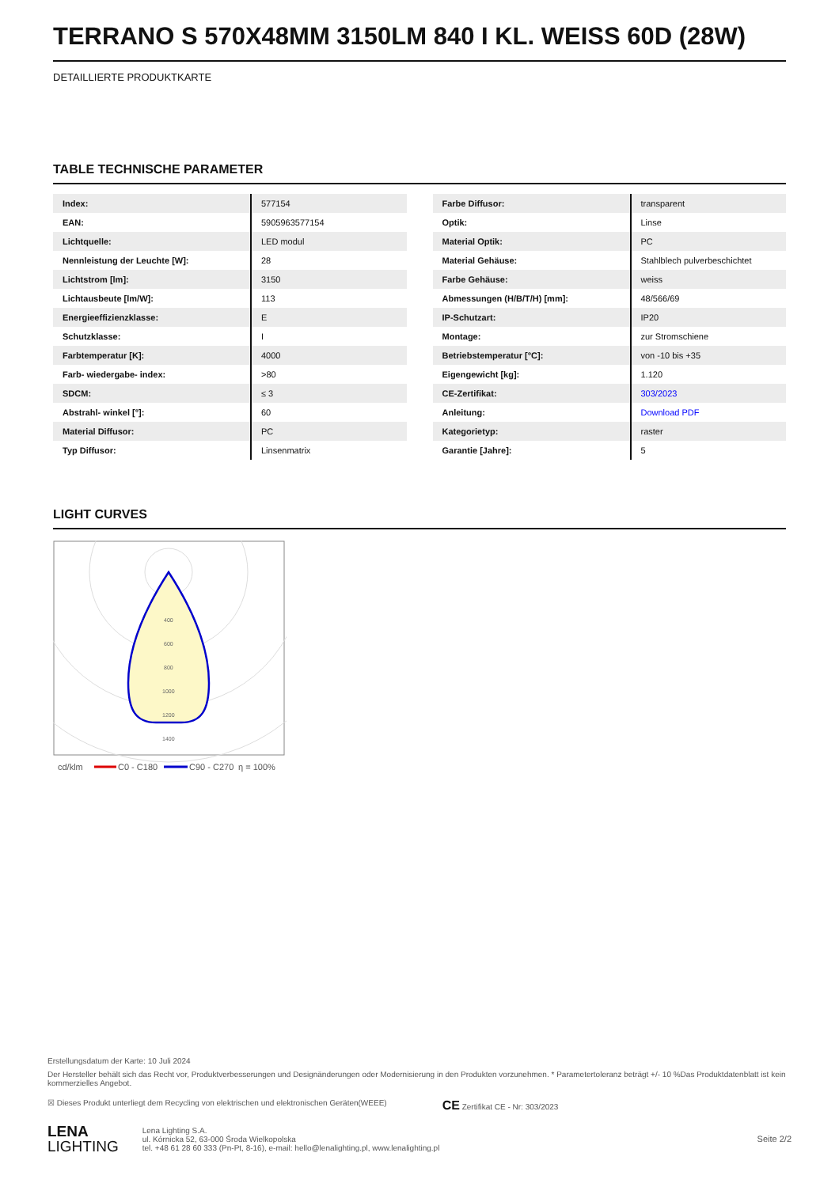TERRANO S 570X48MM 3150LM 840 I KL. WEISS 60D (28W)
DETAILLIERTE PRODUKTKARTE
TABLE TECHNISCHE PARAMETER
| Index: | 577154 |
| EAN: | 5905963577154 |
| Lichtquelle: | LED modul |
| Nennleistung der Leuchte [W]: | 28 |
| Lichtstrom [lm]: | 3150 |
| Lichtausbeute [lm/W]: | 113 |
| Energieeffizienzklasse: | E |
| Schutzklasse: | I |
| Farbtemperatur [K]: | 4000 |
| Farb- wiedergabe- index: | >80 |
| SDCM: | ≤ 3 |
| Abstrahl- winkel [°]: | 60 |
| Material Diffusor: | PC |
| Typ Diffusor: | Linsenmatrix |
| Farbe Diffusor: | transparent |
| Optik: | Linse |
| Material Optik: | PC |
| Material Gehäuse: | Stahlblech pulverbeschichtet |
| Farbe Gehäuse: | weiss |
| Abmessungen (H/B/T/H) [mm]: | 48/566/69 |
| IP-Schutzart: | IP20 |
| Montage: | zur Stromschiene |
| Betriebstemperatur [°C]: | von -10 bis +35 |
| Eigengewicht [kg]: | 1.120 |
| CE-Zertifikat: | 303/2023 |
| Anleitung: | Download PDF |
| Kategorietyp: | raster |
| Garantie [Jahre]: | 5 |
LIGHT CURVES
400
600
800
1000
1200
1400
cd/klm
C0 - C180
C90 - C270
η = 100%
Erstellungsdatum der Karte: 10 Juli 2024
Der Hersteller behält sich das Recht vor, Produktverbesserungen und Designänderungen oder Modernisierung in den Produkten vorzunehmen. * Parametertoleranz beträgt +/- 10 %Das Produktdatenblatt ist kein kommerzielles Angebot.
☒ Dieses Produkt unterliegt dem Recycling von elektrischen und elektronischen Geräten(WEEE) CE Zertifikat CE - Nr: 303/2023
LENA
LIGHTING
Lena Lighting S.A.
ul. Kórnicka 52, 63-000 Środa Wielkopolska
tel. +48 61 28 60 333 (Pn-Pt, 8-16), e-mail: hello@lenalighting.pl, www.lenalighting.pl
Seite 2/2